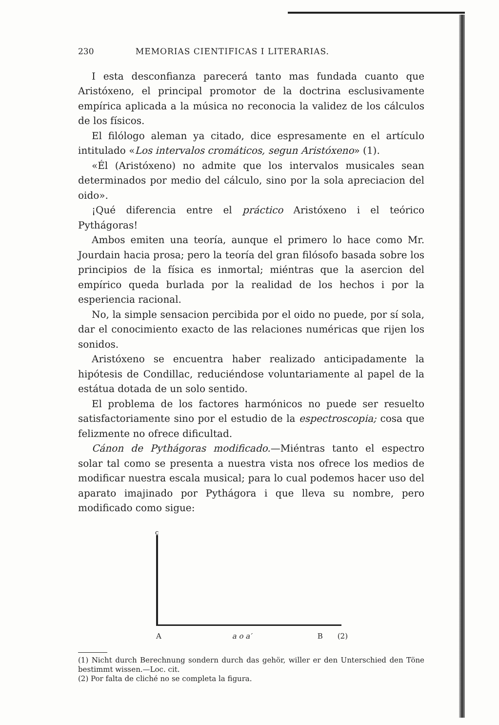230 MEMORIAS CIENTIFICAS I LITERARIAS.
I esta desconfianza parecerá tanto mas fundada cuanto que Aristóxeno, el principal promotor de la doctrina esclusivamente empírica aplicada a la música no reconocia la validez de los cálculos de los físicos.
El filólogo aleman ya citado, dice espresamente en el artículo intitulado «Los intervalos cromáticos, segun Aristóxeno» (1).
«Él (Aristóxeno) no admite que los intervalos musicales sean determinados por medio del cálculo, sino por la sola apreciacion del oido».
¡Qué diferencia entre el práctico Aristóxeno i el teórico Pythágoras!
Ambos emiten una teoría, aunque el primero lo hace como Mr. Jourdain hacia prosa; pero la teoría del gran filósofo basada sobre los principios de la física es inmortal; miéntras que la asercion del empírico queda burlada por la realidad de los hechos i por la esperiencia racional.
No, la simple sensacion percibida por el oido no puede, por sí sola, dar el conocimiento exacto de las relaciones numéricas que rijen los sonidos.
Aristóxeno se encuentra haber realizado anticipadamente la hipótesis de Condillac, reduciéndose voluntariamente al papel de la estátua dotada de un solo sentido.
El problema de los factores harmónicos no puede ser resuelto satisfactoriamente sino por el estudio de la espectroscopia; cosa que felizmente no ofrece dificultad.
Cánon de Pythágoras modificado.—Miéntras tanto el espectro solar tal como se presenta a nuestra vista nos ofrece los medios de modificar nuestra escala musical; para lo cual podemos hacer uso del aparato imajinado por Pythágora i que lleva su nombre, pero modificado como sigue:
c
Aa o a′ B (2)
(1) Nicht durch Berechnung sondern durch das gehör, willer er den Unterschied den Töne bestimmt wissen.—Loc. cit.
(2) Por falta de cliché no se completa la figura.